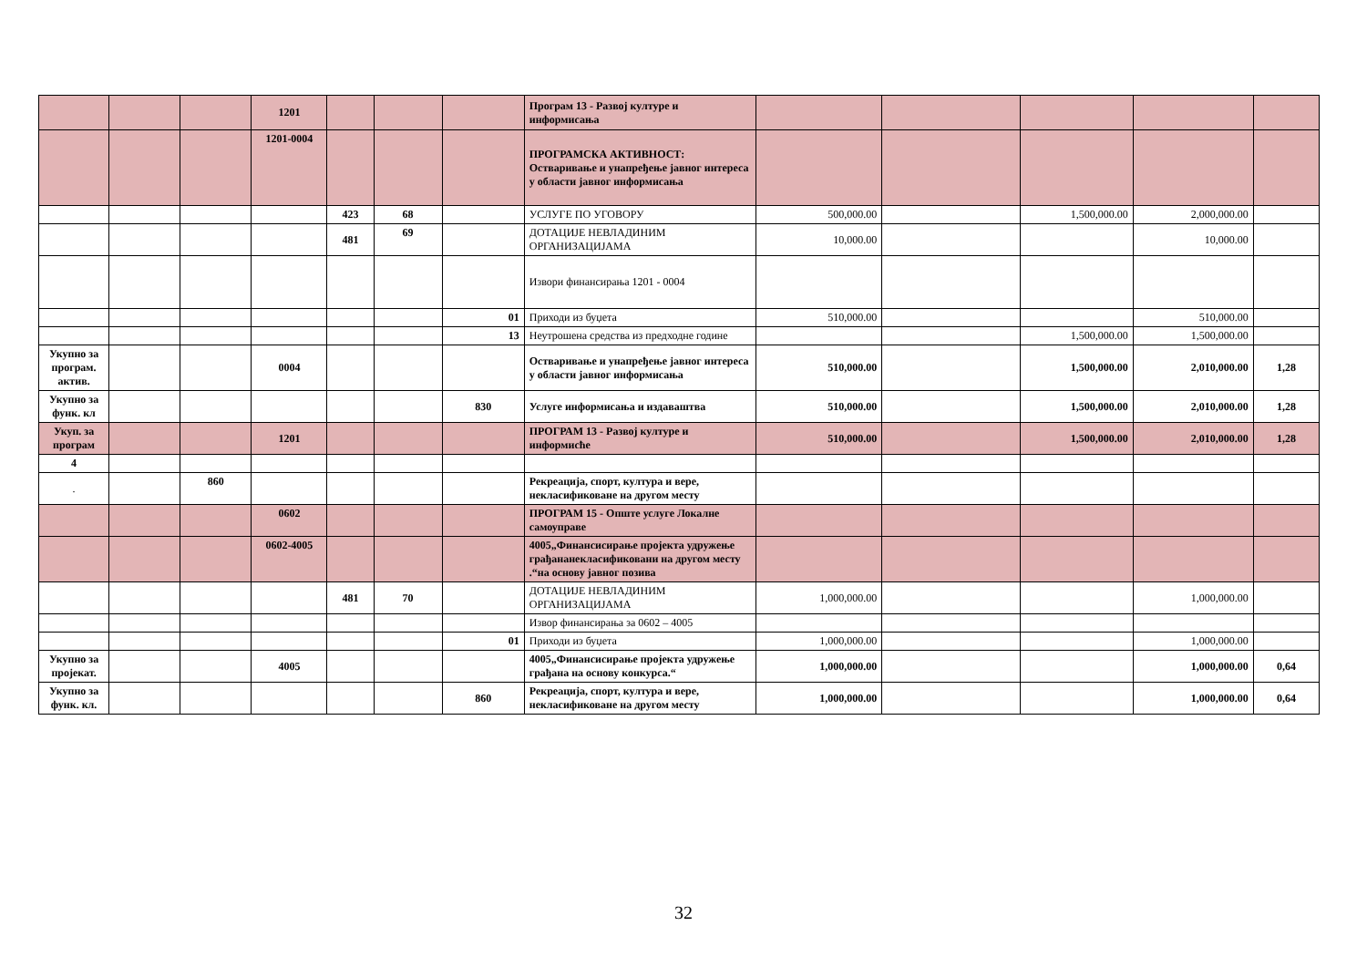| | | | 1201 | | | | Програм 13 - Развој културе и информисања | | | | | |
| | | | 1201-0004 | | | | ПРОГРАМСКА АКТИВНОСТ: Остваривање и унапређење јавног интереса у области јавног информисања | | | | | |
| | | | | 423 | 68 | | УСЛУГЕ ПО УГОВОРУ | 500,000.00 | | 1,500,000.00 | 2,000,000.00 | |
| | | | | 481 | 69 | | ДОТАЦИЈЕ НЕВЛАДИНИМ ОРГАНИЗАЦИЈАМА | 10,000.00 | | | 10,000.00 | |
| | | | | | | | Извори финансирања 1201 - 0004 | | | | | |
| | | | | | | 01 | Приходи из буџета | 510,000.00 | | | 510,000.00 | |
| | | | | | | 13 | Неутрошена средства из предходне године | | | 1,500,000.00 | 1,500,000.00 | |
| Укупно за програм. актив. | | | 0004 | | | | Остваривање и унапређење јавног интереса у области јавног информисања | 510,000.00 | | 1,500,000.00 | 2,010,000.00 | 1,28 |
| Укупно за функ. кл | | | | | | 830 | Услуге информисања и издаваштва | 510,000.00 | | 1,500,000.00 | 2,010,000.00 | 1,28 |
| Укуп. за програм | | | 1201 | | | | ПРОГРАМ 13 - Развој културе и информисће | 510,000.00 | | 1,500,000.00 | 2,010,000.00 | 1,28 |
| 4 | | | | | | | | | | | | |
| . | | 860 | | | | | Рекреација, спорт, култура и вере, некласификоване на другом месту | | | | | |
| | | | 0602 | | | | ПРОГРАМ 15 - Опште услуге Локалне самоуправе | | | | | |
| | | | 0602-4005 | | | | 4005„Финансисирање пројекта удружење грађананекласификовани на другом месту .“на основу јавног позива | | | | | |
| | | | | 481 | 70 | | ДОТАЦИЈЕ НЕВЛАДИНИМ ОРГАНИЗАЦИЈАМА | 1,000,000.00 | | | 1,000,000.00 | |
| | | | | | | | Извор финансирања за 0602 – 4005 | | | | | |
| | | | | | | 01 | Приходи из буџета | 1,000,000.00 | | | 1,000,000.00 | |
| Укупно за пројекат. | | | 4005 | | | | 4005„Финансисирање пројекта удружење грађана на основу конкурса.“ | 1,000,000.00 | | | 1,000,000.00 | 0,64 |
| Укупно за функ. кл. | | | | | | 860 | Рекреација, спорт, култура и вере, некласификоване на другом месту | 1,000,000.00 | | | 1,000,000.00 | 0,64 |
32